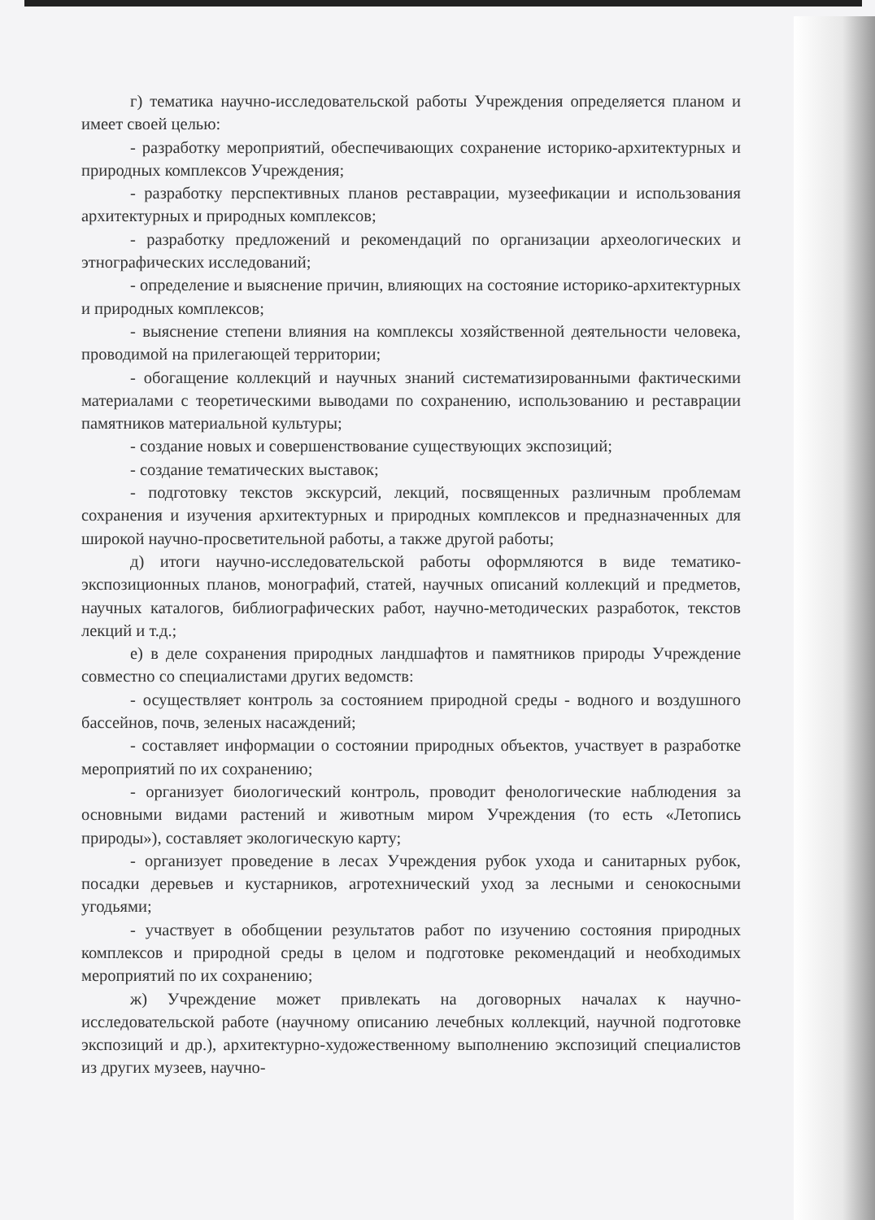г) тематика научно-исследовательской работы Учреждения определяется планом и имеет своей целью:
- разработку мероприятий, обеспечивающих сохранение историко-архитектурных и природных комплексов Учреждения;
- разработку перспективных планов реставрации, музеефикации и использования архитектурных и природных комплексов;
- разработку предложений и рекомендаций по организации археологических и этнографических исследований;
- определение и выяснение причин, влияющих на состояние историко-архитектурных и природных комплексов;
- выяснение степени влияния на комплексы хозяйственной деятельности человека, проводимой на прилегающей территории;
- обогащение коллекций и научных знаний систематизированными фактическими материалами с теоретическими выводами по сохранению, использованию и реставрации памятников материальной культуры;
- создание новых и совершенствование существующих экспозиций;
- создание тематических выставок;
- подготовку текстов экскурсий, лекций, посвященных различным проблемам сохранения и изучения архитектурных и природных комплексов и предназначенных для широкой научно-просветительной работы, а также другой работы;
д) итоги научно-исследовательской работы оформляются в виде тематико-экспозиционных планов, монографий, статей, научных описаний коллекций и предметов, научных каталогов, библиографических работ, научно-методических разработок, текстов лекций и т.д.;
е) в деле сохранения природных ландшафтов и памятников природы Учреждение совместно со специалистами других ведомств:
- осуществляет контроль за состоянием природной среды - водного и воздушного бассейнов, почв, зеленых насаждений;
- составляет информации о состоянии природных объектов, участвует в разработке мероприятий по их сохранению;
- организует биологический контроль, проводит фенологические наблюдения за основными видами растений и животным миром Учреждения (то есть «Летопись природы»), составляет экологическую карту;
- организует проведение в лесах Учреждения рубок ухода и санитарных рубок, посадки деревьев и кустарников, агротехнический уход за лесными и сенокосными угодьями;
- участвует в обобщении результатов работ по изучению состояния природных комплексов и природной среды в целом и подготовке рекомендаций и необходимых мероприятий по их сохранению;
ж) Учреждение может привлекать на договорных началах к научно-исследовательской работе (научному описанию лечебных коллекций, научной подготовке экспозиций и др.), архитектурно-художественному выполнению экспозиций специалистов из других музеев, научно-